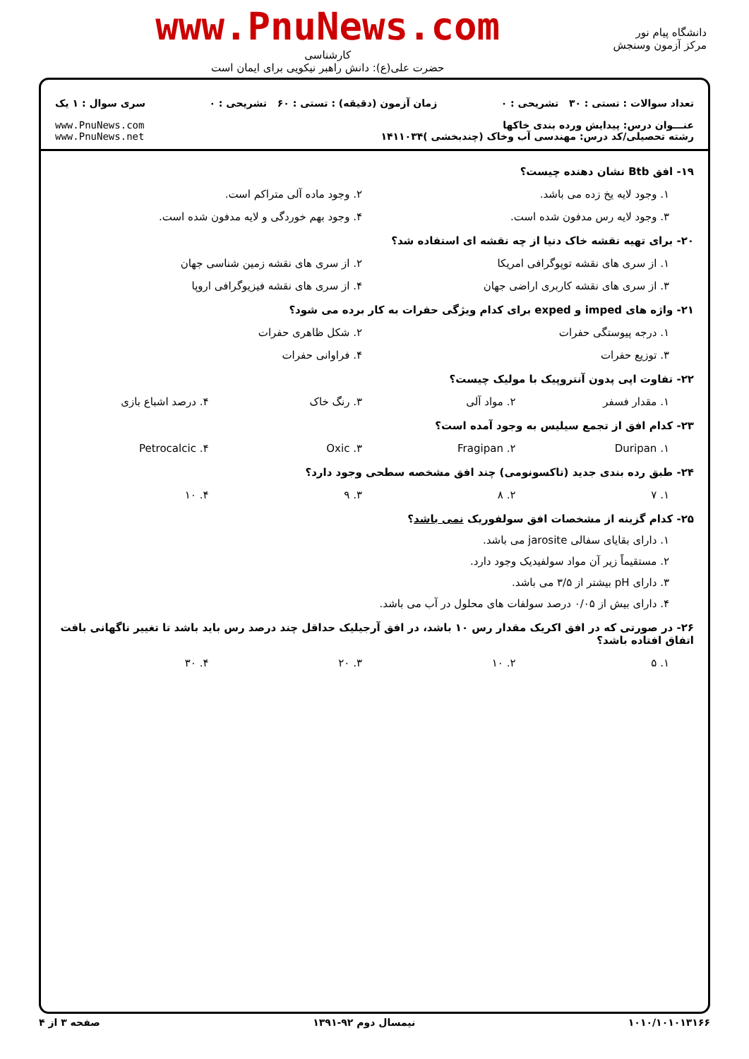دانشگاه پیام نور
مرکز آزمون وسنجش
www.PnuNews.com
کارشناسی
حضرت علی(ع): دانش راهبر نیکویی برای ایمان است
تعداد سوالات : تستی : ۳۰ تشریحی : ۰ زمان آزمون (دقیقه) : تستی : ۶۰ تشریحی : ۰ سری سوال : ۱ یک
عنـــوان درس: پیدایش ورده بندی خاکها
رشته تحصیلی/کد درس: مهندسی آب وخاک (چندبخشی )۱۴۱۱۰۳۴ www.PnuNews.com
www.PnuNews.net
۱۹- افق Btb نشان دهنده چیست؟
۱. وجود لایه یخ زده می باشد. ۲. وجود ماده آلی متراکم است.
۳. وجود لایه رس مدفون شده است. ۴. وجود بهم خوردگی و لایه مدفون شده است.
۲۰- برای تهیه نقشه خاک دنیا از چه نقشه ای استفاده شد؟
۱. از سری های نقشه توپوگرافی امریکا ۲. از سری های نقشه زمین شناسی جهان
۳. از سری های نقشه کاربری اراضی جهان ۴. از سری های نقشه فیزیوگرافی اروپا
۲۱- واژه های imped و exped برای کدام ویژگی حفرات به کار برده می شود؟
۱. درجه پیوستگی حفرات ۲. شکل ظاهری حفرات
۳. توزیع حفرات ۴. فراوانی حفرات
۲۲- تفاوت اپی پدون آنتروپیک با مولیک چیست؟
۱. مقدار فسفر ۲. مواد آلی ۳. رنگ خاک ۴. درصد اشباع بازی
۲۳- کدام افق از تجمع سیلیس به وجود آمده است؟
۱. Duripan ۲. Fragipan ۳. Oxic ۴. Petrocalcic
۲۴- طبق رده بندی جدید (تاکسونومی) چند افق مشخصه سطحی وجود دارد؟
۱. ۷ ۲. ۸ ۳. ۹ ۴. ۱۰
۲۵- کدام گزینه از مشخصات افق سولفوریک نمی باشد؟
۱. دارای بقایای سفالی jarosite می باشد.
۲. مستقیماً زیر آن مواد سولفیدیک وجود دارد.
۳. دارای pH بیشتر از ۳/۵ می باشد.
۴. دارای بیش از ۰/۰۵ درصد سولفات های محلول در آب می باشد.
۲۶- در صورتی که در افق اکریک مقدار رس ۱۰ باشد، در افق آرجیلیک حداقل چند درصد رس باید باشد تا تغییر ناگهانی بافت اتفاق افتاده باشد؟
۱. ۵ ۲. ۱۰ ۳. ۲۰ ۴. ۳۰
۱۰۱۰/۱۰۱۰۱۳۱۶۶ نیمسال دوم ۹۲-۱۳۹۱ صفحه ۳ از ۴